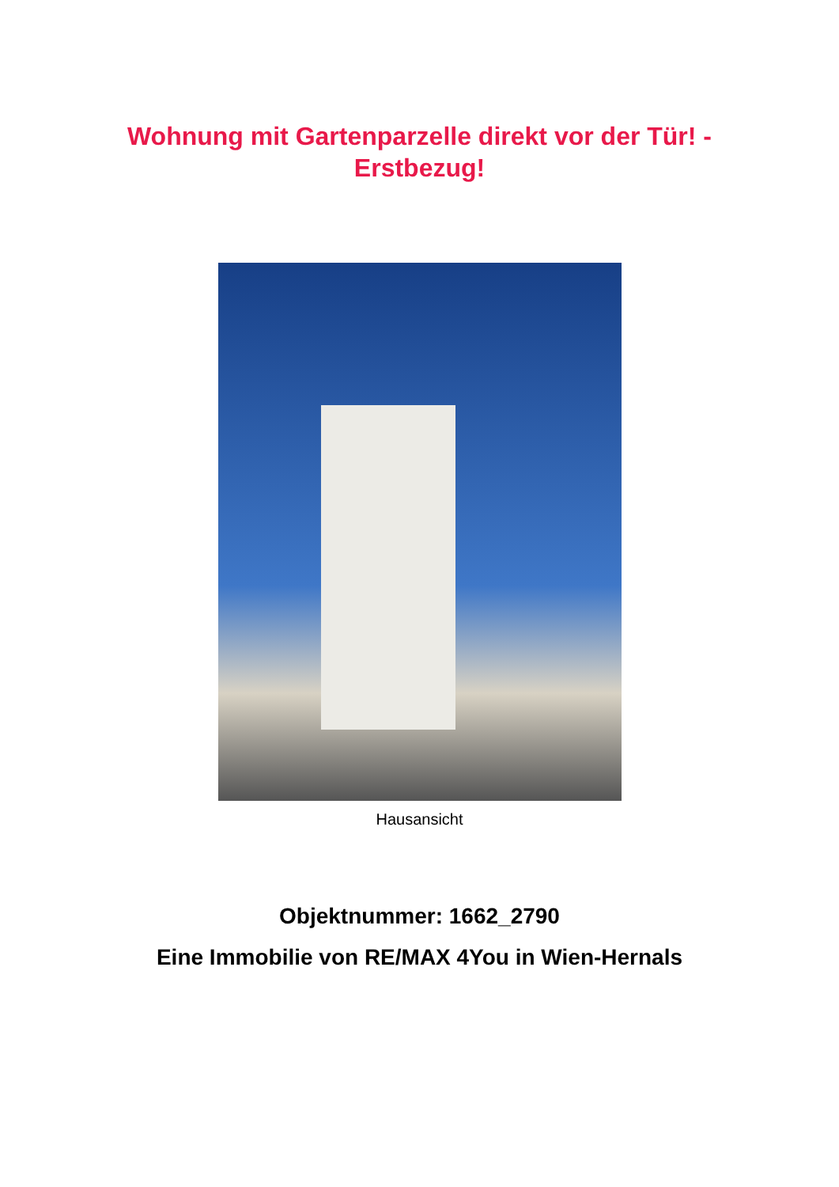Wohnung mit Gartenparzelle direkt vor der Tür! -
Erstbezug!
Hausansicht
Objektnummer: 1662_2790
Eine Immobilie von RE/MAX 4You in Wien-Hernals